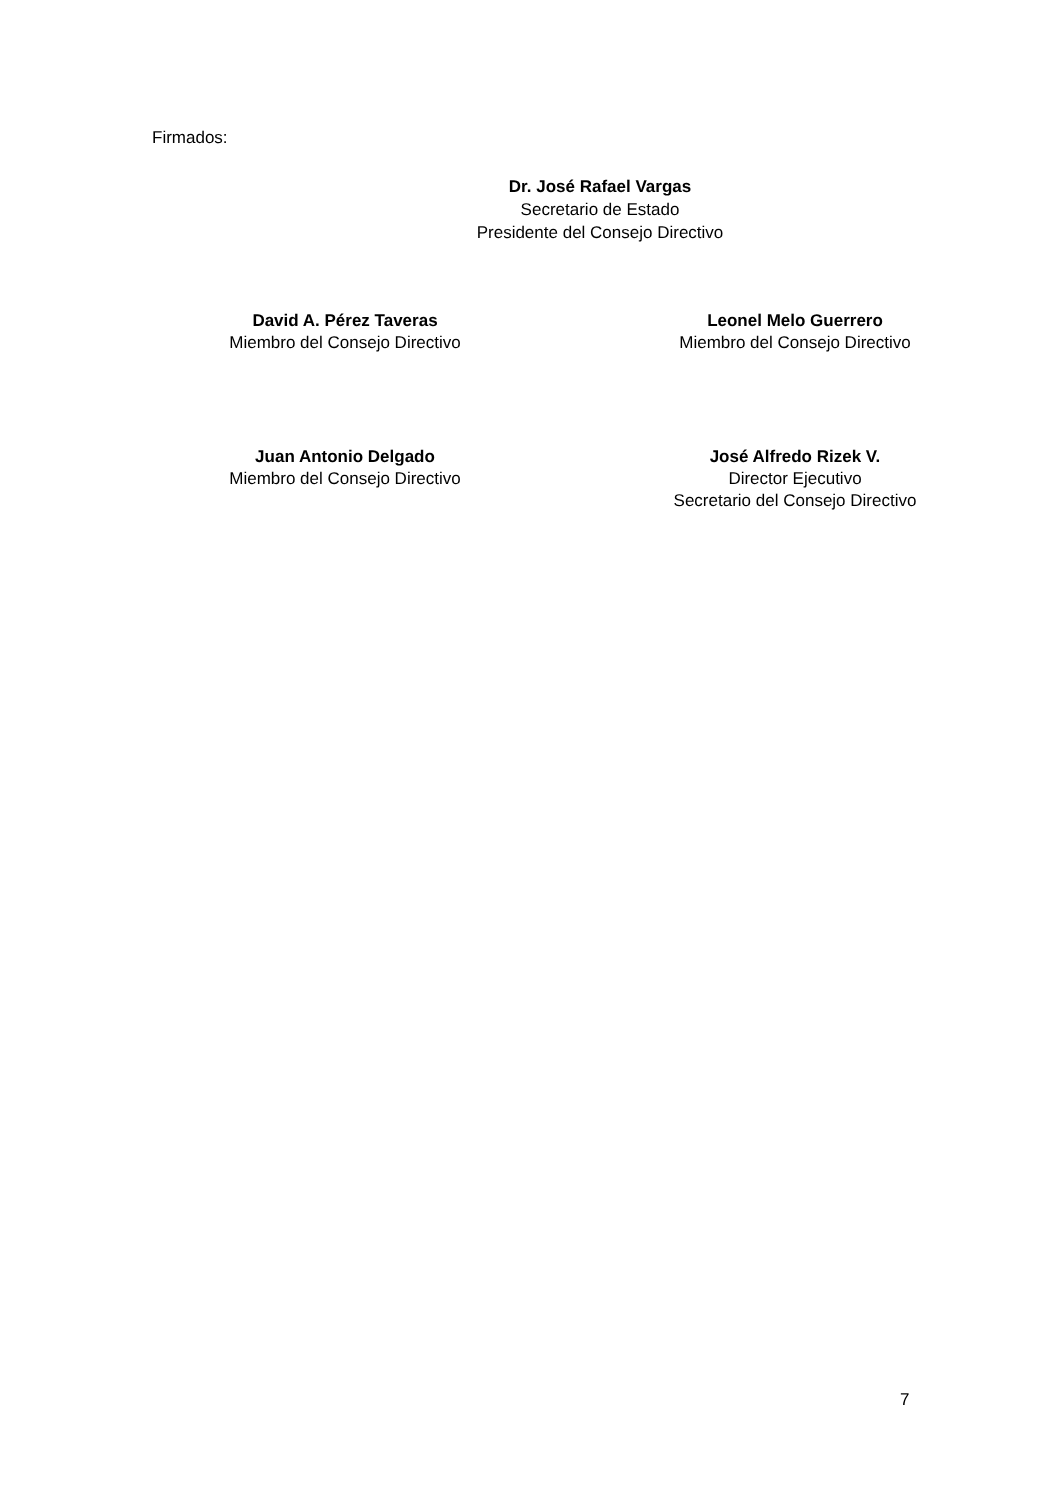Firmados:
Dr. José Rafael Vargas
Secretario de Estado
Presidente del Consejo Directivo
David A. Pérez Taveras
Miembro del Consejo Directivo
Leonel Melo Guerrero
Miembro del Consejo Directivo
Juan Antonio Delgado
Miembro del Consejo Directivo
José Alfredo Rizek V.
Director Ejecutivo
Secretario del Consejo Directivo
7